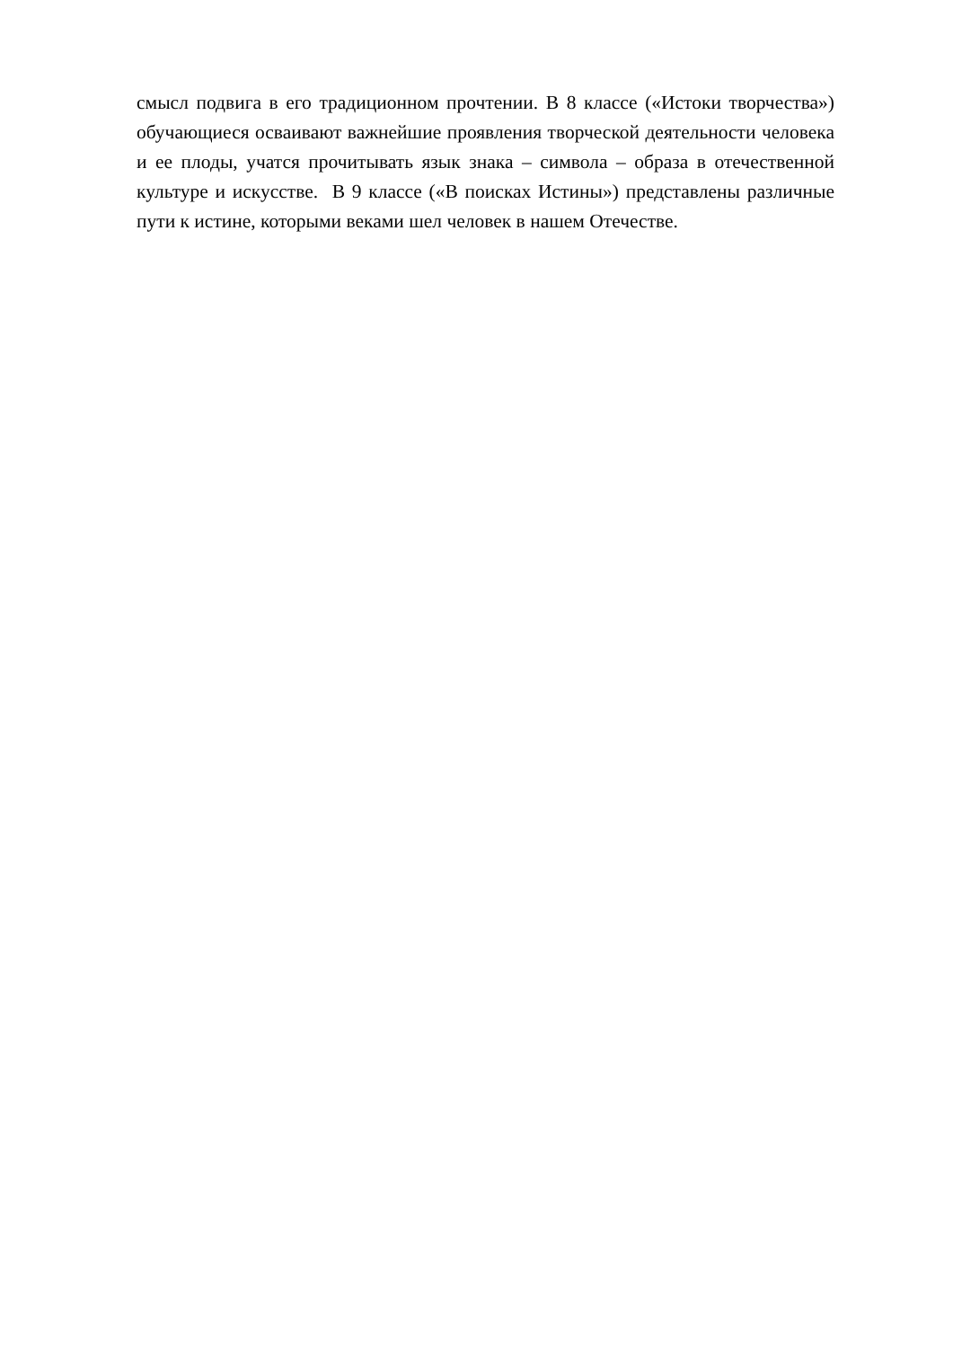смысл подвига в его традиционном прочтении. В 8 классе («Истоки творчества») обучающиеся осваивают важнейшие проявления творческой деятельности человека и ее плоды, учатся прочитывать язык знака – символа – образа в отечественной культуре и искусстве. В 9 классе («В поисках Истины») представлены различные пути к истине, которыми веками шел человек в нашем Отечестве.